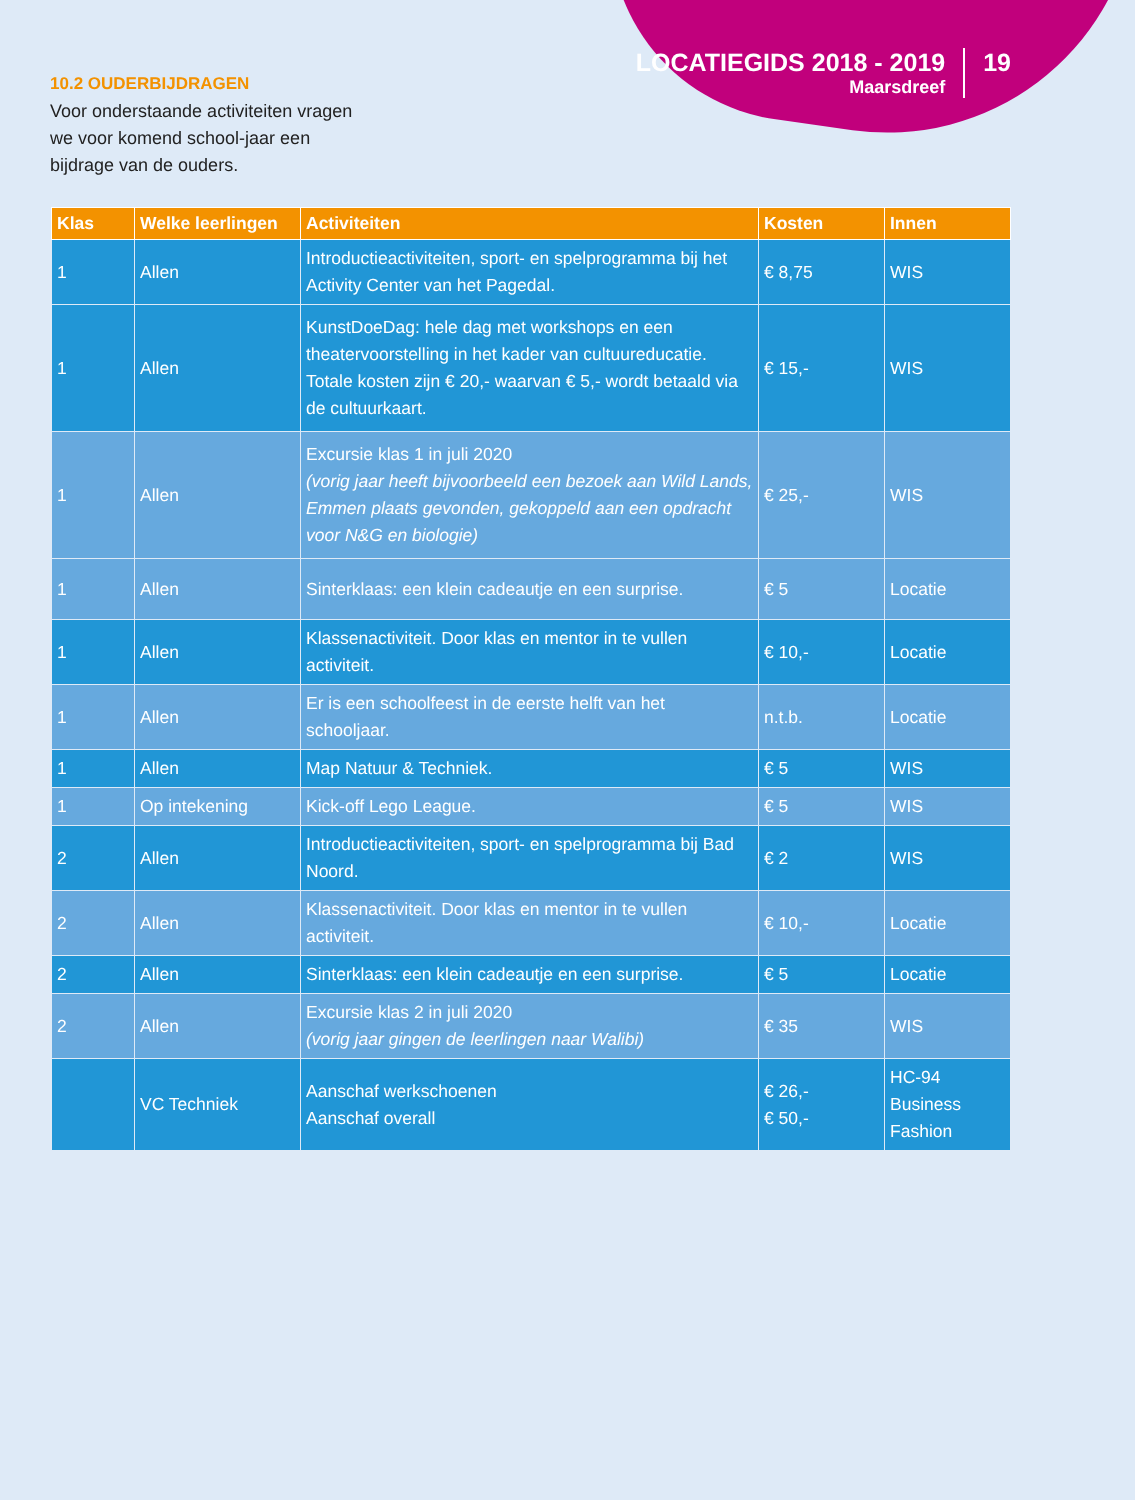LOCATIEGIDS 2018 - 2019
Maarsdreef
19
10.2 OUDERBIJDRAGEN
Voor onderstaande activiteiten vragen we voor komend school-jaar een bijdrage van de ouders.
| Klas | Welke leerlingen | Activiteiten | Kosten | Innen |
| --- | --- | --- | --- | --- |
| 1 | Allen | Introductieactiviteiten, sport- en spelprogramma bij het Activity Center van het Pagedal. | € 8,75 | WIS |
| 1 | Allen | KunstDoeDag: hele dag met workshops en een theatervoorstelling in het kader van cultuureducatie. Totale kosten zijn € 20,- waarvan € 5,- wordt betaald via de cultuurkaart. | € 15,- | WIS |
| 1 | Allen | Excursie klas 1 in juli 2020 (vorig jaar heeft bijvoorbeeld een bezoek aan Wild Lands, Emmen plaats gevonden, gekoppeld aan een opdracht voor N&G en biologie) | € 25,- | WIS |
| 1 | Allen | Sinterklaas: een klein cadeautje en een surprise. | € 5 | Locatie |
| 1 | Allen | Klassenactiviteit. Door klas en mentor in te vullen activiteit. | € 10,- | Locatie |
| 1 | Allen | Er is een schoolfeest in de eerste helft van het schooljaar. | n.t.b. | Locatie |
| 1 | Allen | Map Natuur & Techniek. | € 5 | WIS |
| 1 | Op intekening | Kick-off Lego League. | € 5 | WIS |
| 2 | Allen | Introductieactiviteiten, sport- en spelprogramma bij Bad Noord. | € 2 | WIS |
| 2 | Allen | Klassenactiviteit. Door klas en mentor in te vullen activiteit. | € 10,- | Locatie |
| 2 | Allen | Sinterklaas: een klein cadeautje en een surprise. | € 5 | Locatie |
| 2 | Allen | Excursie klas 2 in juli 2020 (vorig jaar gingen de leerlingen naar Walibi) | € 35 | WIS |
| | VC Techniek | Aanschaf werkschoenen Aanschaf overall | € 26,- € 50,- | HC-94 Business Fashion |